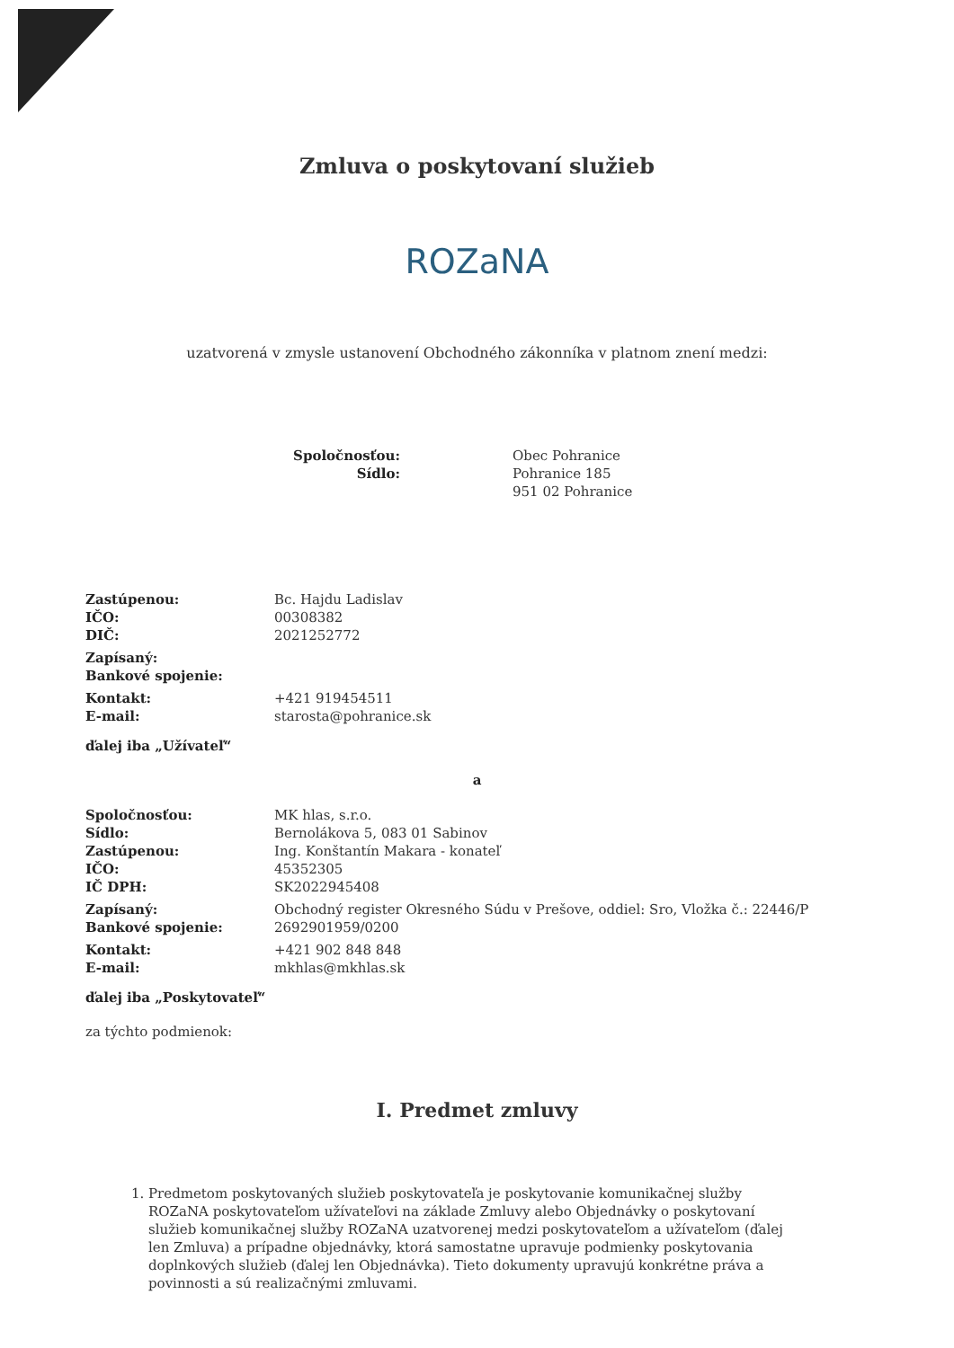Zmluva o poskytovaní služieb
ROZaNA
uzatvorená v zmysle ustanovení Obchodného zákonníka v platnom znení medzi:
| Spoločnosťou: | Obec Pohranice |
| Sídlo: | Pohranice 185 951 02 Pohranice |
| Zastúpenou: | Bc. Hajdu Ladislav |
| IČO: | 00308382 |
| DIČ: | 2021252772 |
| Zapísaný: | |
| Bankové spojenie: | |
| Kontakt: | +421 919454511 |
| E-mail: | starosta@pohranice.sk |
ďalej iba „Užívateľ“
a
| Spoločnosťou: | MK hlas, s.r.o. |
| Sídlo: | Bernolákova 5, 083 01 Sabinov |
| Zastúpenou: | Ing. Konštantín Makara - konateľ |
| IČO: | 45352305 |
| IČ DPH: | SK2022945408 |
| Zapísaný: | Obchodný register Okresného Súdu v Prešove, oddiel: Sro, Vložka č.: 22446/P |
| Bankové spojenie: | 2692901959/0200 |
| Kontakt: | +421 902 848 848 |
| E-mail: | mkhlas@mkhlas.sk |
ďalej iba „Poskytovateľ“
za týchto podmienok:
I. Predmet zmluvy
1. Predmetom poskytovaných služieb poskytovateľa je poskytovanie komunikačnej služby ROZaNA poskytovateľom užívateľovi na základe Zmluvy alebo Objednávky o poskytovaní služieb komunikačnej služby ROZaNA uzatvorenej medzi poskytovateľom a užívateľom (ďalej len Zmluva) a prípadne objednávky, ktorá samostatne upravuje podmienky poskytovania doplnkových služieb (ďalej len Objednávka). Tieto dokumenty upravujú konkrétne práva a povinnosti a sú realizačnými zmluvami.